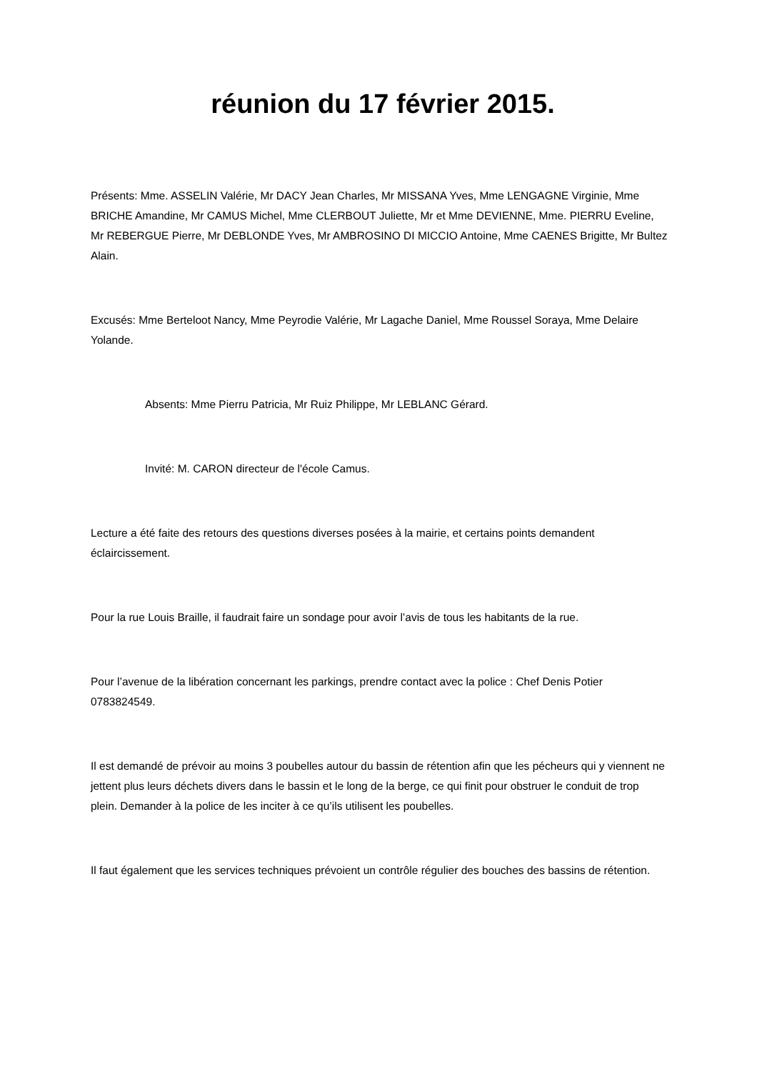réunion du 17 février 2015.
Présents: Mme. ASSELIN Valérie, Mr DACY Jean Charles, Mr MISSANA Yves, Mme LENGAGNE Virginie, Mme BRICHE Amandine, Mr CAMUS Michel, Mme CLERBOUT Juliette, Mr et Mme DEVIENNE, Mme. PIERRU Eveline, Mr REBERGUE Pierre, Mr DEBLONDE Yves, Mr AMBROSINO DI MICCIO Antoine, Mme CAENES Brigitte, Mr Bultez Alain.
Excusés: Mme Berteloot Nancy, Mme Peyrodie Valérie, Mr Lagache Daniel, Mme Roussel Soraya, Mme Delaire Yolande.
Absents: Mme Pierru Patricia, Mr Ruiz Philippe, Mr LEBLANC Gérard.
Invité: M. CARON directeur de l'école Camus.
Lecture a été faite des retours des questions diverses posées à la mairie, et certains points demandent éclaircissement.
Pour la rue Louis Braille, il faudrait faire un sondage pour avoir l’avis de tous les habitants de la rue.
Pour l’avenue de la libération concernant les parkings, prendre contact avec la police : Chef Denis Potier 0783824549.
Il est demandé de prévoir au moins 3 poubelles autour du bassin de rétention afin que les pécheurs qui y viennent ne jettent plus leurs déchets divers dans le bassin et le long de la berge, ce qui finit pour obstruer le conduit de trop plein. Demander à la police de les inciter à ce qu’ils utilisent les poubelles.
Il faut également que les services techniques prévoient un contrôle régulier des bouches des bassins de rétention.